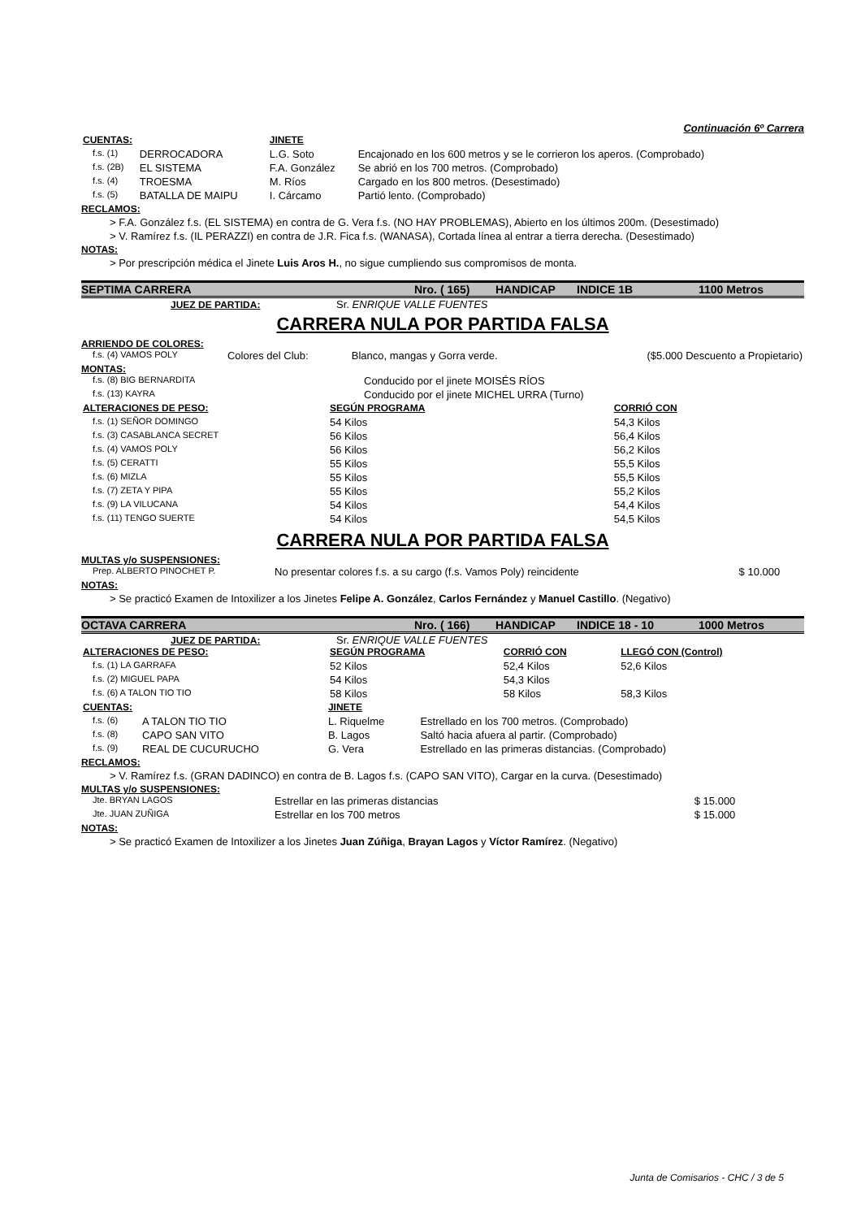Continuación 6º Carrera
| CUENTAS: | | JINETE | |
| f.s. (1) | DERROCADORA | L.G. Soto | Encajonado en los 600 metros y se le corrieron los aperos. (Comprobado) |
| f.s. (2B) | EL SISTEMA | F.A. González | Se abrió en los 700 metros. (Comprobado) |
| f.s. (4) | TROESMA | M. Ríos | Cargado en los 800 metros. (Desestimado) |
| f.s. (5) | BATALLA DE MAIPU | I. Cárcamo | Partió lento. (Comprobado) |
RECLAMOS:
> F.A. González f.s. (EL SISTEMA) en contra de G. Vera f.s. (NO HAY PROBLEMAS), Abierto en los últimos 200m. (Desestimado)
> V. Ramírez f.s. (IL PERAZZI) en contra de J.R. Fica f.s. (WANASA), Cortada línea al entrar a tierra derecha. (Desestimado)
NOTAS:
> Por prescripción médica el Jinete Luis Aros H., no sigue cumpliendo sus compromisos de monta.
SEPTIMA CARRERA Nro. ( 165) HANDICAP INDICE 1B 1100 Metros
JUEZ DE PARTIDA: Sr. ENRIQUE VALLE FUENTES
CARRERA NULA POR PARTIDA FALSA
ARRIENDO DE COLORES:
| f.s. (4) VAMOS POLY | Colores del Club: | Blanco, mangas y Gorra verde. | ($5.000 Descuento a Propietario) |
MONTAS:
| f.s. (8) BIG BERNARDITA | Conducido por el jinete MOISÉS RÍOS |
| f.s. (13) KAYRA | Conducido por el jinete MICHEL URRA (Turno) |
| ALTERACIONES DE PESO: | SEGÚN PROGRAMA | CORRIÓ CON |
| f.s. (1) SEÑOR DOMINGO | 54 Kilos | 54,3 Kilos |
| f.s. (3) CASABLANCA SECRET | 56 Kilos | 56,4 Kilos |
| f.s. (4) VAMOS POLY | 56 Kilos | 56,2 Kilos |
| f.s. (5) CERATTI | 55 Kilos | 55,5 Kilos |
| f.s. (6) MIZLA | 55 Kilos | 55,5 Kilos |
| f.s. (7) ZETA Y PIPA | 55 Kilos | 55,2 Kilos |
| f.s. (9) LA VILUCANA | 54 Kilos | 54,4 Kilos |
| f.s. (11) TENGO SUERTE | 54 Kilos | 54,5 Kilos |
CARRERA NULA POR PARTIDA FALSA
MULTAS y/o SUSPENSIONES:
| Prep. ALBERTO PINOCHET P. | No presentar colores f.s. a su cargo (f.s. Vamos Poly) reincidente | $ 10.000 |
NOTAS:
> Se practicó Examen de Intoxilizer a los Jinetes Felipe A. González, Carlos Fernández y Manuel Castillo. (Negativo)
OCTAVA CARRERA Nro. ( 166) HANDICAP INDICE 18 - 10 1000 Metros
JUEZ DE PARTIDA: Sr. ENRIQUE VALLE FUENTES
| ALTERACIONES DE PESO: | SEGÚN PROGRAMA | CORRIÓ CON | LLEGÓ CON (Control) |
| f.s. (1) LA GARRAFA | 52 Kilos | 52,4 Kilos | 52,6 Kilos |
| f.s. (2) MIGUEL PAPA | 54 Kilos | 54,3 Kilos | |
| f.s. (6) A TALON TIO TIO | 58 Kilos | 58 Kilos | 58,3 Kilos |
| CUENTAS: | | JINETE | |
| f.s. (6) | A TALON TIO TIO | L. Riquelme | Estrellado en los 700 metros. (Comprobado) |
| f.s. (8) | CAPO SAN VITO | B. Lagos | Saltó hacia afuera al partir. (Comprobado) |
| f.s. (9) | REAL DE CUCURUCHO | G. Vera | Estrellado en las primeras distancias. (Comprobado) |
RECLAMOS:
> V. Ramírez f.s. (GRAN DADINCO) en contra de B. Lagos f.s. (CAPO SAN VITO), Cargar en la curva. (Desestimado)
MULTAS y/o SUSPENSIONES:
| Jte. BRYAN LAGOS | Estrellar en las primeras distancias | $ 15.000 |
| Jte. JUAN ZUÑIGA | Estrellar en los 700 metros | $ 15.000 |
NOTAS:
> Se practicó Examen de Intoxilizer a los Jinetes Juan Zúñiga, Brayan Lagos y Víctor Ramírez. (Negativo)
Junta de Comisarios - CHC / 3 de 5